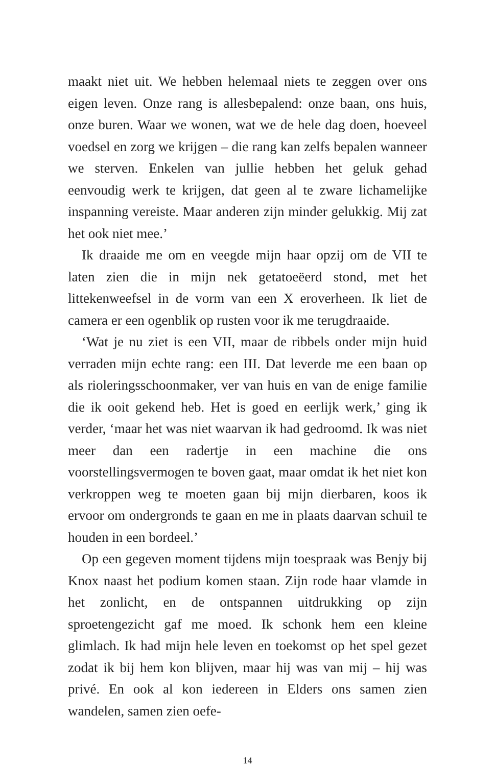maakt niet uit. We hebben helemaal niets te zeggen over ons eigen leven. Onze rang is allesbepalend: onze baan, ons huis, onze buren. Waar we wonen, wat we de hele dag doen, hoeveel voedsel en zorg we krijgen – die rang kan zelfs bepalen wanneer we sterven. Enkelen van jullie hebben het geluk gehad eenvoudig werk te krijgen, dat geen al te zware lichamelijke inspanning vereiste. Maar anderen zijn minder gelukkig. Mij zat het ook niet mee.’
Ik draaide me om en veegde mijn haar opzij om de VII te laten zien die in mijn nek getatoeëerd stond, met het littekenweefsel in de vorm van een X eroverheen. Ik liet de camera er een ogenblik op rusten voor ik me terugdraaide.
‘Wat je nu ziet is een VII, maar de ribbels onder mijn huid verraden mijn echte rang: een III. Dat leverde me een baan op als rioleringsschoonmaker, ver van huis en van de enige familie die ik ooit gekend heb. Het is goed en eerlijk werk,’ ging ik verder, ‘maar het was niet waarvan ik had gedroomd. Ik was niet meer dan een radertje in een machine die ons voorstellingsvermogen te boven gaat, maar omdat ik het niet kon verkroppen weg te moeten gaan bij mijn dierbaren, koos ik ervoor om ondergronds te gaan en me in plaats daarvan schuil te houden in een bordeel.’
Op een gegeven moment tijdens mijn toespraak was Benjy bij Knox naast het podium komen staan. Zijn rode haar vlamde in het zonlicht, en de ontspannen uitdrukking op zijn sproetengezicht gaf me moed. Ik schonk hem een kleine glimlach. Ik had mijn hele leven en toekomst op het spel gezet zodat ik bij hem kon blijven, maar hij was van mij – hij was privé. En ook al kon iedereen in Elders ons samen zien wandelen, samen zien oefe-
14